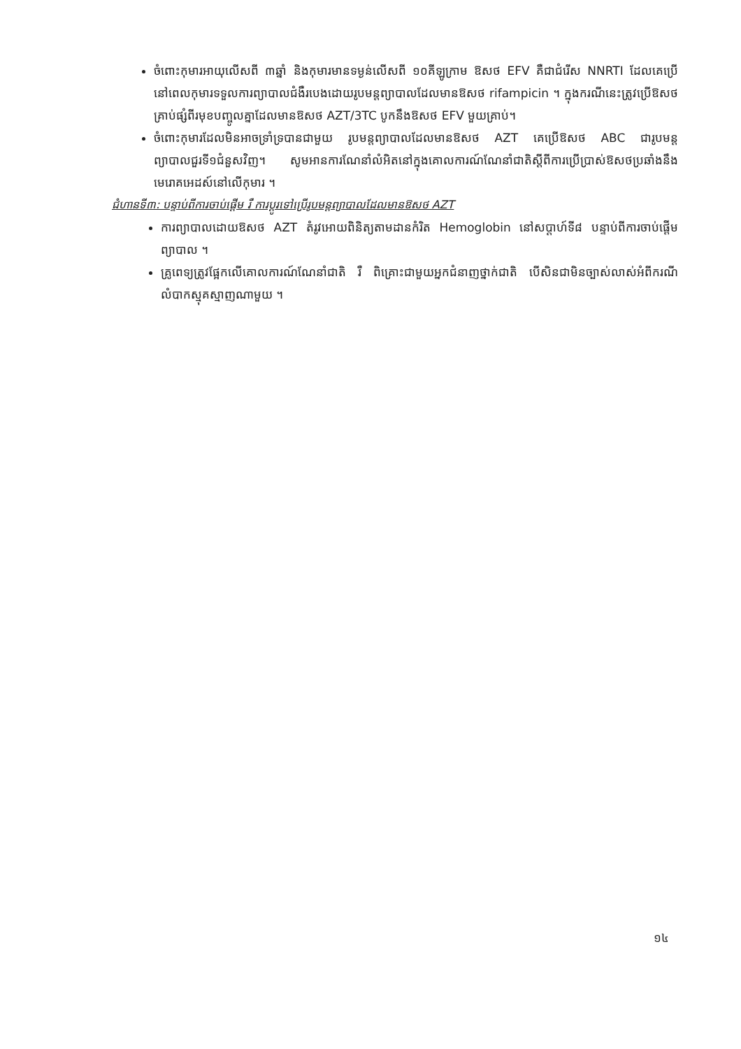ចំពោះកុមារអាយុលើសពី ៣ឆ្នាំ និងកុមារមានទម្ងន់លើសពី ១០គីឡូក្រាម ឱសថ EFV គឺជាជំរើស NNRTI ដែលគេប្រើនៅពេលកុមារទទួលការព្យាបាលជំងឺរបេងដោយរូបមន្តព្យាបាលដែលមានឱសថ rifampicin ។ ក្នុងករណីនេះត្រូវប្រើឱសថគ្រាប់ផ្សំពីរមុខបញ្ចូលគ្នាដែលមានឱសថ AZT/3TC បូកនឹងឱសថ EFV មួយគ្រាប់។
ចំពោះកុមារដែលមិនអាចទ្រាំទ្របានជាមួយ រូបមន្តព្យាបាលដែលមានឱសថ AZT គេប្រើឱសថ ABC ជារូបមន្តព្យាបាលជួរទី១ជំនួសវិញ។ សូមអានការណែនាំលំអិតនៅក្នុងគោលការណ៍ណែនាំជាតិស្តីពីការប្រើប្រាស់ឱសថប្រឆាំងនឹងមេរោគអេដស៍នៅលើកុមារ ។
ជំហានទី៣: បន្ទាប់ពីការចាប់ផ្តើម រឺ ការប្តូរទៅប្រើរូបមន្តព្យាបាលដែលមានឱសថ AZT
ការព្យាបាលដោយឱសថ AZT តំរូវអោយពិនិត្យតាមដានកំរិត Hemoglobin នៅសប្តាហ៍ទី៨ បន្ទាប់ពីការចាប់ផ្តើមព្យាបាល ។
គ្រូពេទ្យត្រូវផ្អែកលើគោលការណ៍ណែនាំជាតិ រឺ ពិគ្រោះជាមួយអ្នកជំនាញថ្នាក់ជាតិ បើសិនជាមិនច្បាស់លាស់អំពីករណីលំបាកស្មុគស្មាញណាមួយ ។
១៤